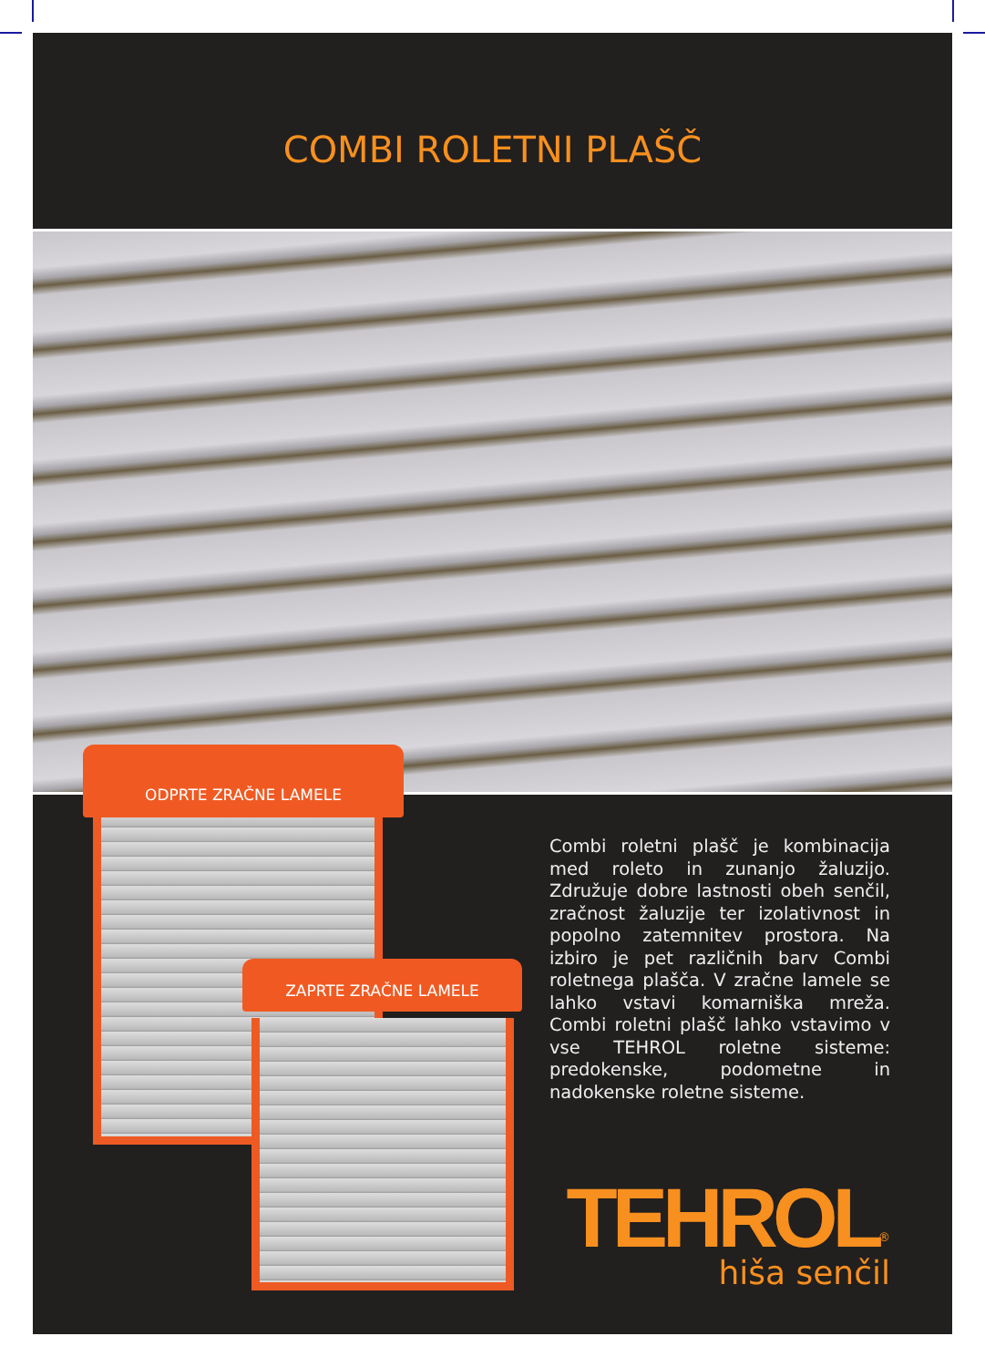COMBI ROLETNI PLAŠČ
ODPRTE ZRAČNE LAMELE
ZAPRTE ZRAČNE LAMELE
Combi roletni plašč je kombinacija med roleto in zunanjo žaluzijo. Združuje dobre lastnosti obeh senčil, zračnost žaluzije ter izolativnost in popolno zatemnitev prostora. Na izbiro je pet različnih barv Combi roletnega plašča. V zračne lamele se lahko vstavi komarniška mreža. Combi roletni plašč lahko vstavimo v vse TEHROL roletne sisteme: predokenske, podometne in nadokenske roletne sisteme.
TEHROL<sup>®</sup>
hiša senčil